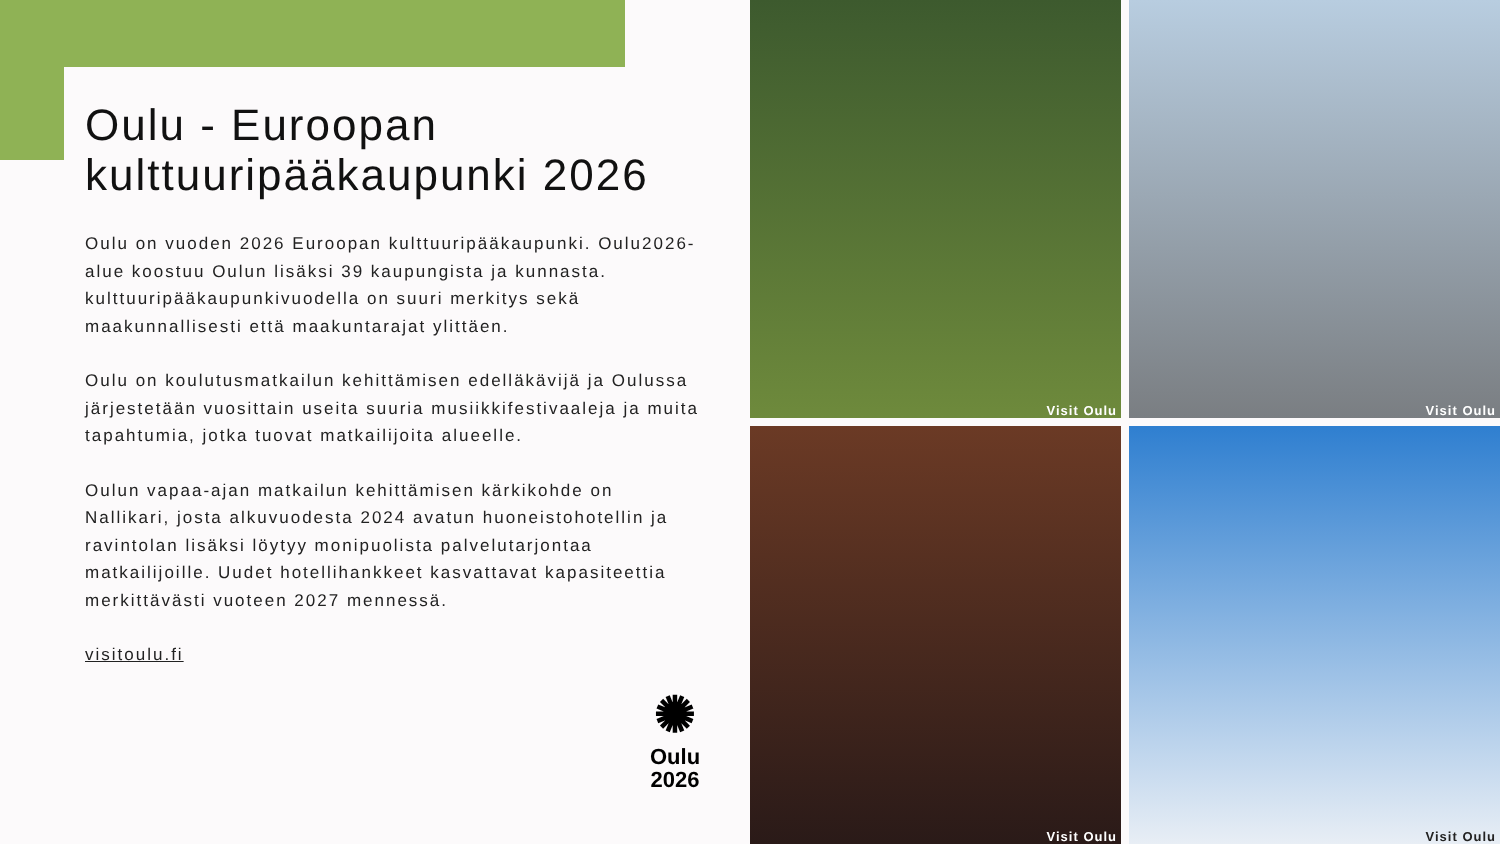Oulu - Euroopan kulttuuripääkaupunki 2026
Oulu on vuoden 2026 Euroopan kulttuuripääkaupunki. Oulu2026-alue koostuu Oulun lisäksi 39 kaupungista ja kunnasta. kulttuuripääkaupunkivuodella on suuri merkitys sekä maakunnallisesti että maakuntarajat ylittäen.
Oulu on koulutusmatkailun kehittämisen edelläkävijä ja Oulussa järjestetään vuosittain useita suuria musiikkifestivaaleja ja muita tapahtumia, jotka tuovat matkailijoita alueelle.
Oulun vapaa-ajan matkailun kehittämisen kärkikohde on Nallikari, josta alkuvuodesta 2024 avatun huoneistohotellin ja ravintolan lisäksi löytyy monipuolista palvelutarjontaa matkailijoille. Uudet hotellihankkeet kasvattavat kapasiteettia merkittävästi vuoteen 2027 mennessä.
visitoulu.fi
✺
Oulu
2026
Visit Oulu Visit Oulu
Visit Oulu Visit Oulu